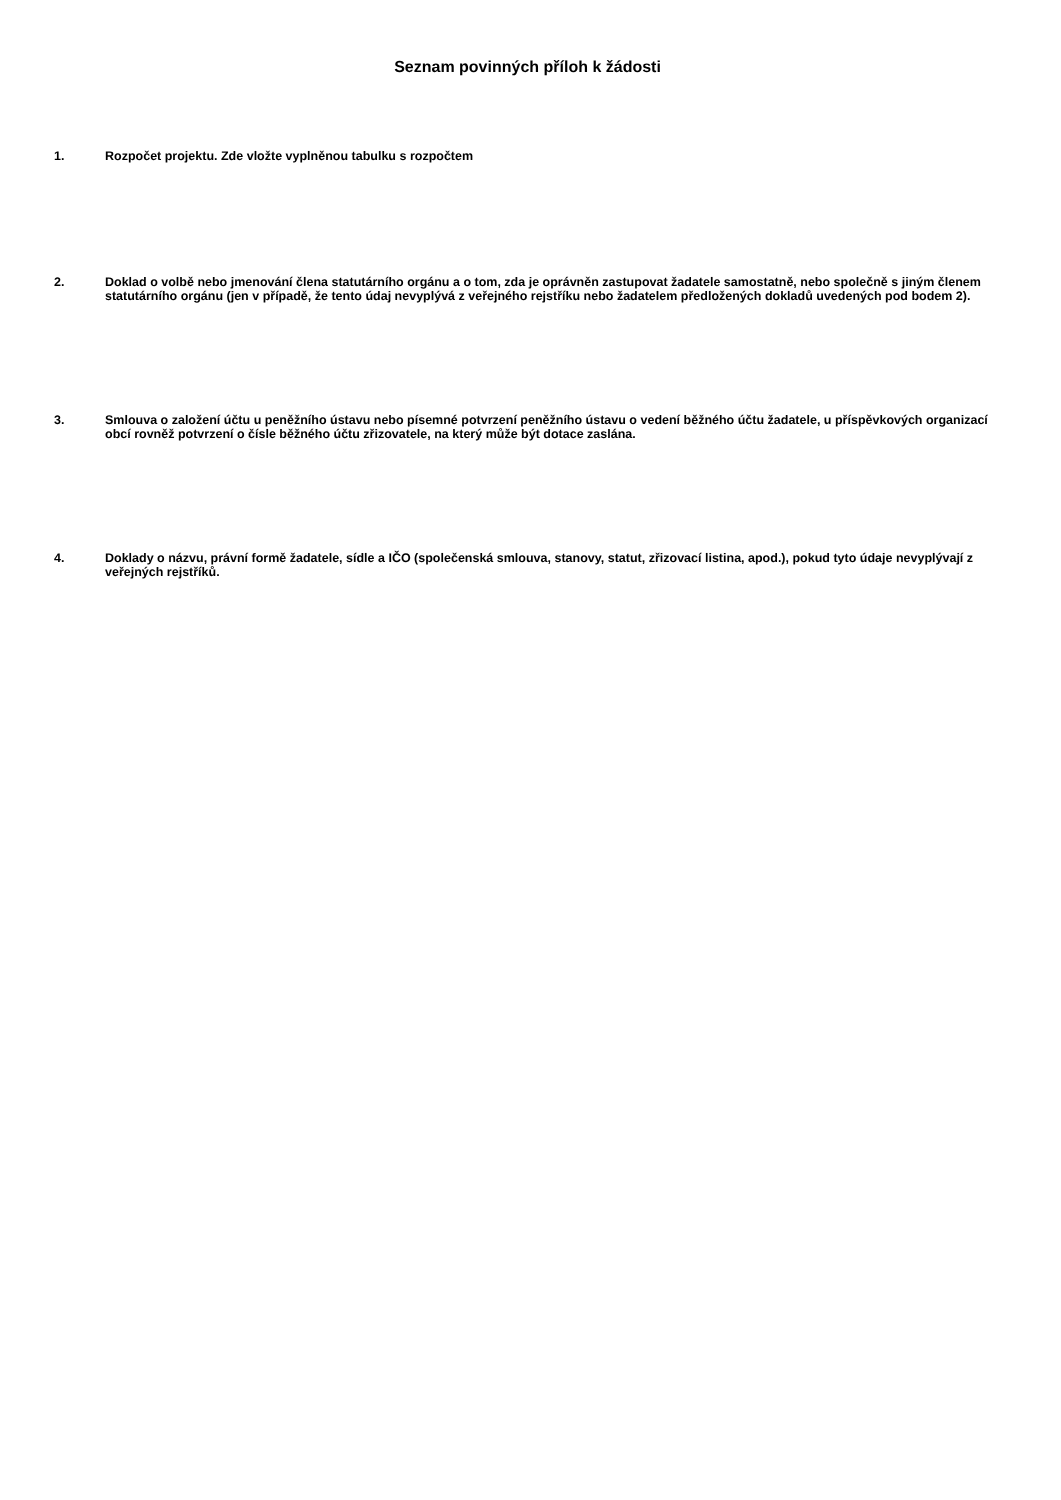Seznam povinných příloh k žádosti
1. Rozpočet projektu. Zde vložte vyplněnou tabulku s rozpočtem
2. Doklad o volbě nebo jmenování člena statutárního orgánu a o tom, zda je oprávněn zastupovat žadatele samostatně, nebo společně s jiným členem statutárního orgánu (jen v případě, že tento údaj nevyplývá z veřejného rejstříku nebo žadatelem předložených dokladů uvedených pod bodem 2).
3. Smlouva o založení účtu u peněžního ústavu nebo písemné potvrzení peněžního ústavu o vedení běžného účtu žadatele, u příspěvkových organizací obcí rovněž potvrzení o čísle běžného účtu zřizovatele, na který může být dotace zaslána.
4. Doklady o názvu, právní formě žadatele, sídle a IČO (společenská smlouva, stanovy, statut, zřizovací listina, apod.), pokud tyto údaje nevyplývají z veřejných rejstříků.